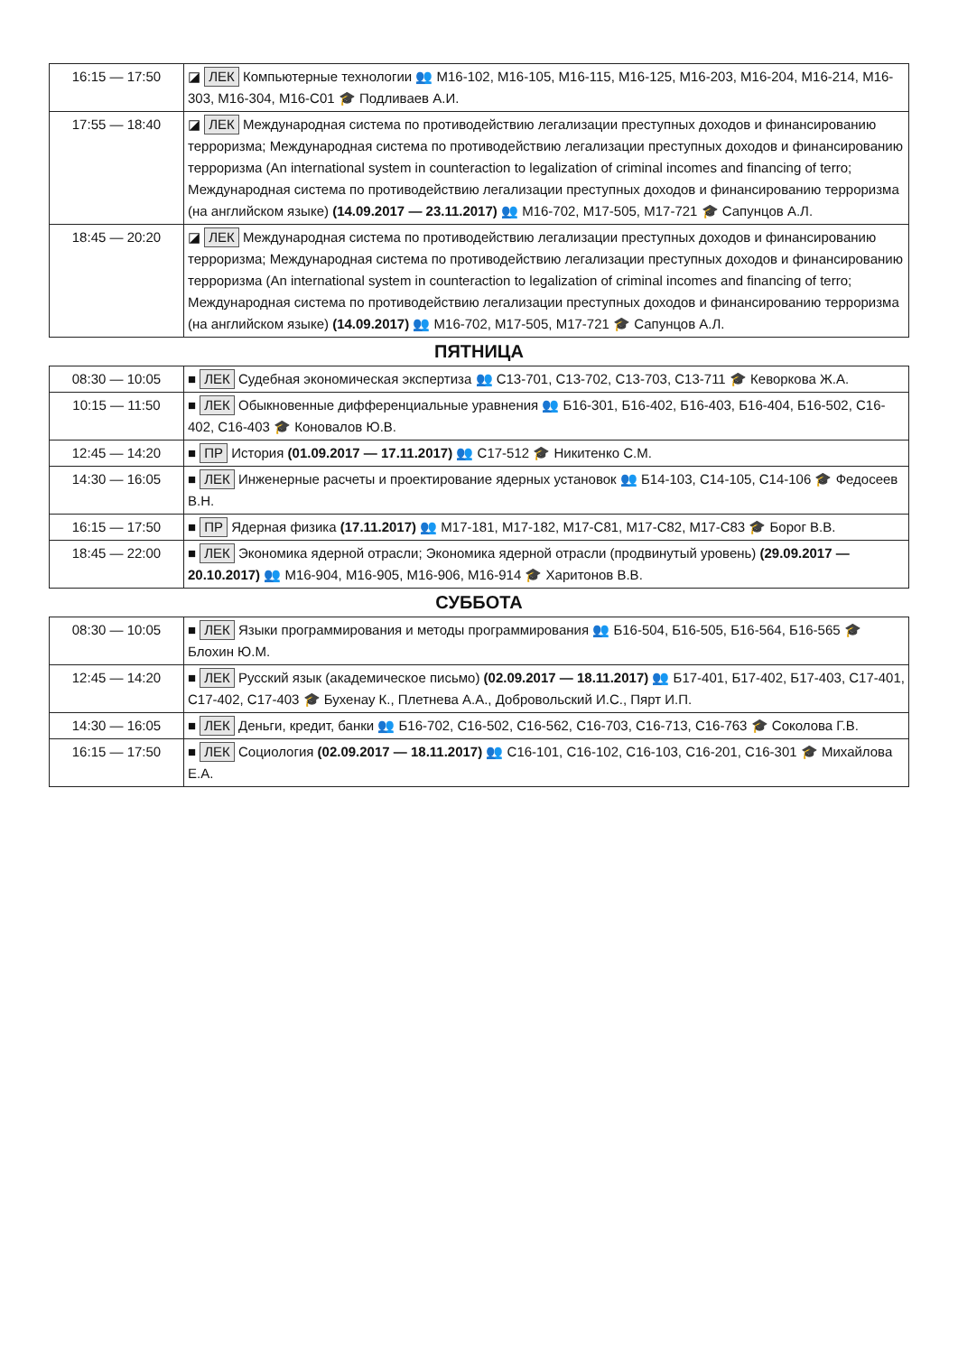| 16:15 — 17:50 | ◪ ЛЕК Компьютерные технологии 👥 М16-102, М16-105, М16-115, М16-125, М16-203, М16-204, М16-214, М16-303, М16-304, М16-С01 🎓 Подливаев А.И. |
| 17:55 — 18:40 | ◪ ЛЕК Международная система по противодействию легализации преступных доходов и финансированию терроризма; Международная система по противодействию легализации преступных доходов и финансированию терроризма (An international system in counteraction to legalization of criminal incomes and financing of terro; Международная система по противодействию легализации преступных доходов и финансированию терроризма (на английском языке) (14.09.2017 — 23.11.2017) 👥 М16-702, М17-505, М17-721 🎓 Сапунцов А.Л. |
| 18:45 — 20:20 | ◪ ЛЕК Международная система по противодействию легализации преступных доходов и финансированию терроризма; Международная система по противодействию легализации преступных доходов и финансированию терроризма (An international system in counteraction to legalization of criminal incomes and financing of terro; Международная система по противодействию легализации преступных доходов и финансированию терроризма (на английском языке) (14.09.2017) 👥 М16-702, М17-505, М17-721 🎓 Сапунцов А.Л. |
ПЯТНИЦА
| 08:30 — 10:05 | ■ ЛЕК Судебная экономическая экспертиза 👥 С13-701, С13-702, С13-703, С13-711 🎓 Кеворкова Ж.А. |
| 10:15 — 11:50 | ■ ЛЕК Обыкновенные дифференциальные уравнения 👥 Б16-301, Б16-402, Б16-403, Б16-404, Б16-502, С16-402, С16-403 🎓 Коновалов Ю.В. |
| 12:45 — 14:20 | ■ ПР История (01.09.2017 — 17.11.2017) 👥 С17-512 🎓 Никитенко С.М. |
| 14:30 — 16:05 | ■ ЛЕК Инженерные расчеты и проектирование ядерных установок 👥 Б14-103, С14-105, С14-106 🎓 Федосеев В.Н. |
| 16:15 — 17:50 | ■ ПР Ядерная физика (17.11.2017) 👥 М17-181, М17-182, М17-С81, М17-С82, М17-С83 🎓 Борог В.В. |
| 18:45 — 22:00 | ■ ЛЕК Экономика ядерной отрасли; Экономика ядерной отрасли (продвинутый уровень) (29.09.2017 — 20.10.2017) 👥 М16-904, М16-905, М16-906, М16-914 🎓 Харитонов В.В. |
СУББОТА
| 08:30 — 10:05 | ■ ЛЕК Языки программирования и методы программирования 👥 Б16-504, Б16-505, Б16-564, Б16-565 🎓 Блохин Ю.М. |
| 12:45 — 14:20 | ■ ЛЕК Русский язык (академическое письмо) (02.09.2017 — 18.11.2017) 👥 Б17-401, Б17-402, Б17-403, С17-401, С17-402, С17-403 🎓 Бухенау К., Плетнева А.А., Добровольский И.С., Пярт И.П. |
| 14:30 — 16:05 | ■ ЛЕК Деньги, кредит, банки 👥 Б16-702, С16-502, С16-562, С16-703, С16-713, С16-763 🎓 Соколова Г.В. |
| 16:15 — 17:50 | ■ ЛЕК Социология (02.09.2017 — 18.11.2017) 👥 С16-101, С16-102, С16-103, С16-201, С16-301 🎓 Михайлова Е.А. |